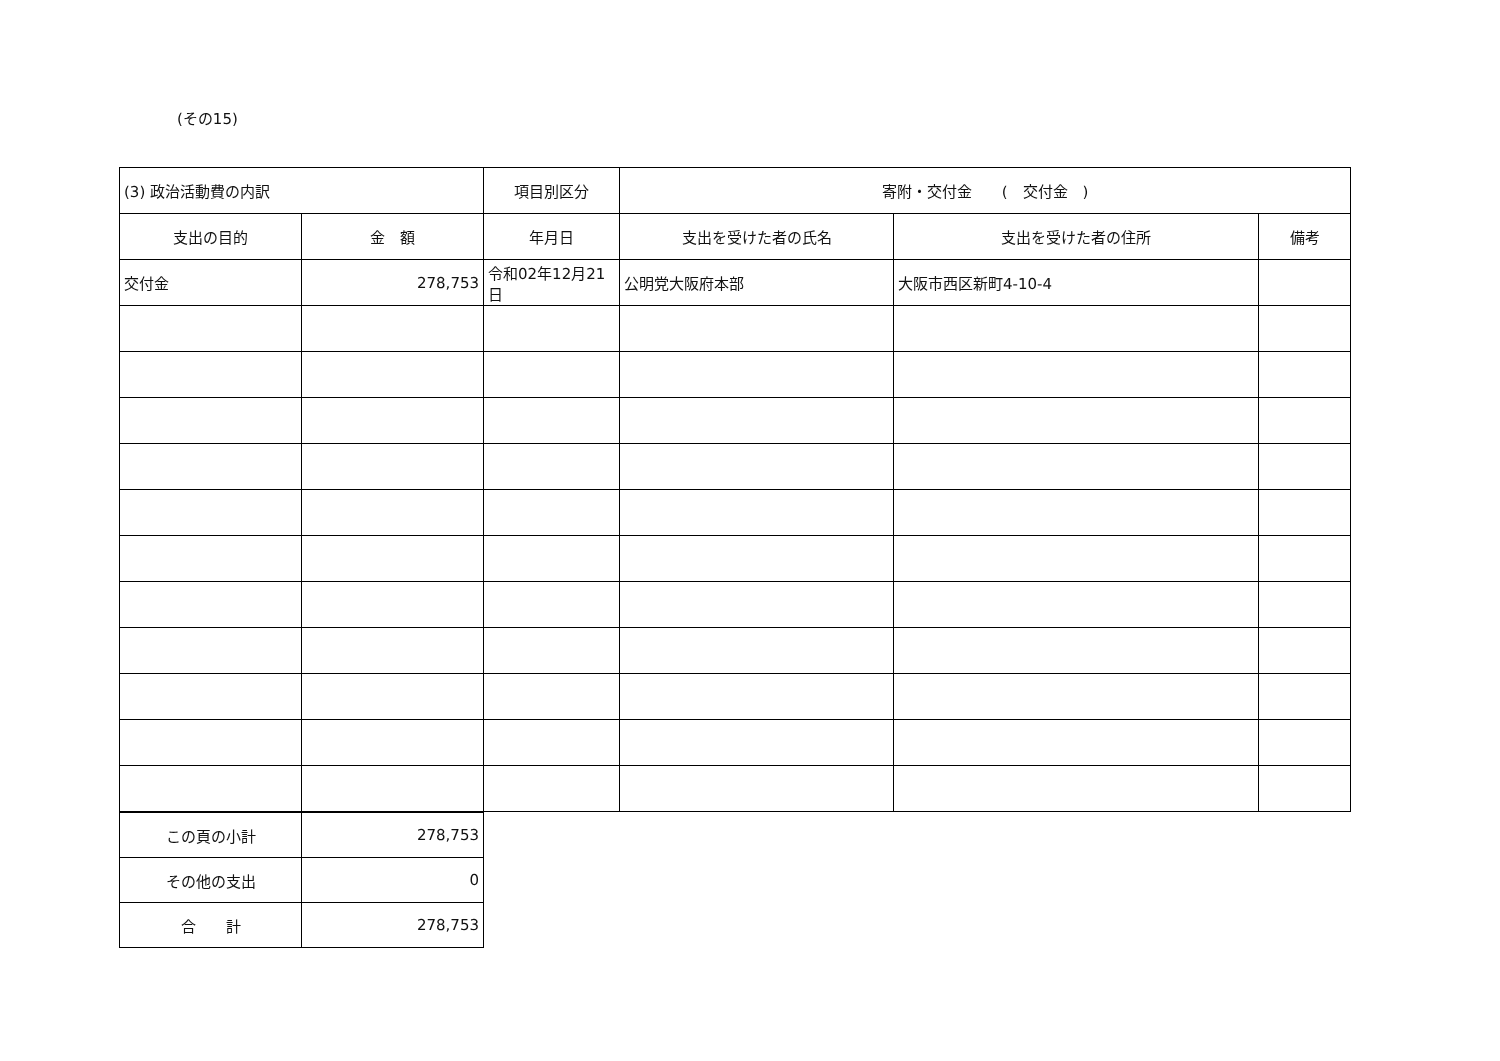(その15)
| (3) 政治活動費の内訳 | | 項目別区分 | 寄附・交付金 ( 交付金 ) | | |
| 支出の目的 | 金 額 | 年月日 | 支出を受けた者の氏名 | 支出を受けた者の住所 | 備考 |
| 交付金 | 278,753 | 令和02年12月21日 | 公明党大阪府本部 | 大阪市西区新町4-10-4 | |
| この頁の小計 | 278,753 |
| その他の支出 | 0 |
| 合 計 | 278,753 |